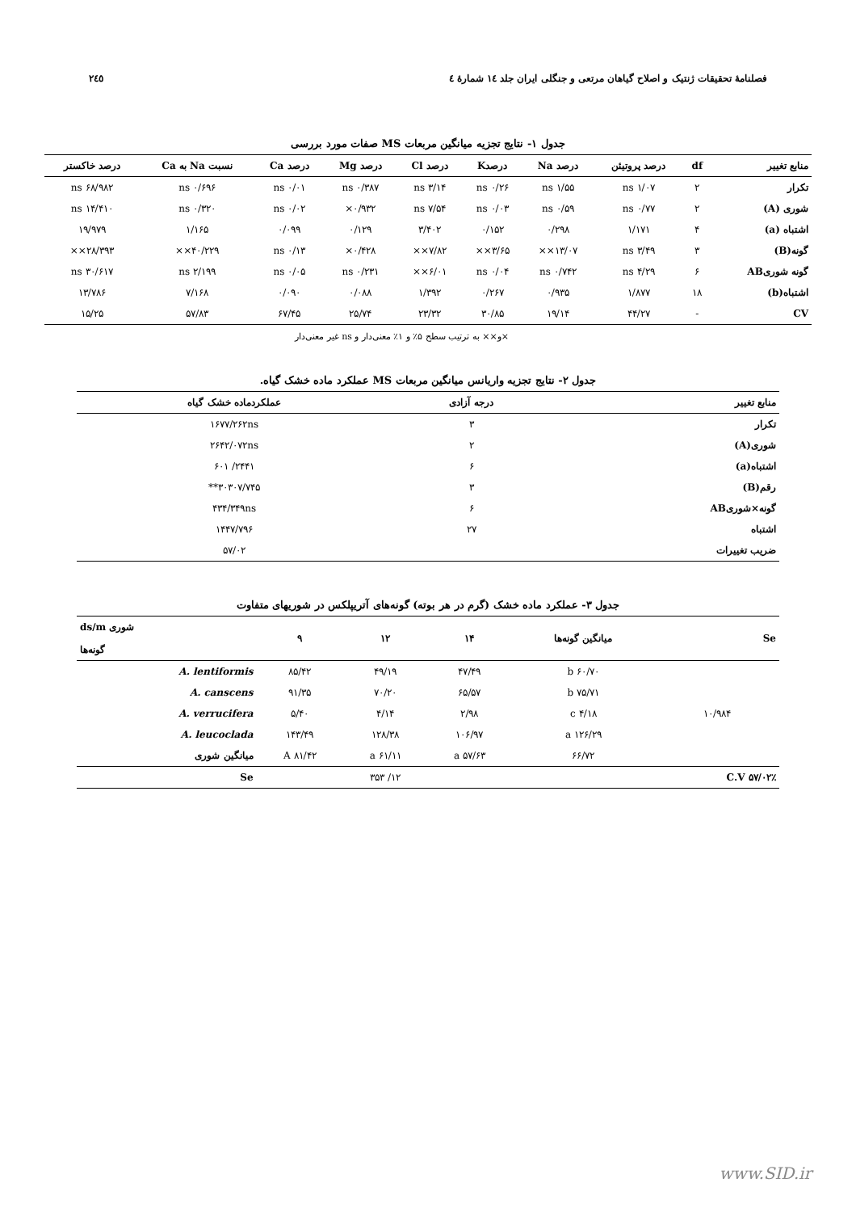فصلنامهٔ تحقیقات ژنتیک و اصلاح گیاهان مرتعی و جنگلی ایران جلد ۱٤ شمارهٔ ٤ ۲٤٥
جدول ۱- نتایج تجزیه میانگین مربعات MS صفات مورد بررسی
| منابع تغییر | df | درصد پروتیئن | درصد Na | درصدK | درصد Cl | درصد Mg | درصد Ca | نسبت Na به Ca | درصد خاکستر |
| --- | --- | --- | --- | --- | --- | --- | --- | --- | --- |
| تکرار | ۲ | ۱/۰۷ ns | ۱/۵۵ ns | ۰/۲۶ ns | ۳/۱۴ ns | ۰/۳۸۷ ns | ۰/۰۱ ns | ۰/۶۹۶ ns | ۶۸/۹۸۲ ns |
| شوری (A) | ۲ | ۰/۷۷ ns | ۰/۵۹ ns | ۰/۰۳ ns | ۷/۵۴ ns | ۰/۹۳۲× | ۰/۰۲ ns | ۰/۳۲۰ ns | ۱۴/۴۱۰ ns |
| اشتباه (a) | ۴ | ۱/۱۷۱ | ۰/۲۹۸ | ۰/۱۵۲ | ۳/۴۰۲ | ۰/۱۲۹ | ۰/۰۹۹ | ۱/۱۶۵ | ۱۹/۹۷۹ |
| گونه(B) | ۳ | ۳/۴۹ ns | ۱۳/۰۷×× | ۳/۶۵×× | ۷/۸۲×× | ۰/۴۲۸× | ۰/۱۳ ns | ۴۰/۲۲۹×× | ۲۸/۳۹۳×× |
| گونه شوریAB | ۶ | ۴/۲۹ ns | ۰/۷۴۲ ns | ۰/۰۴ ns | ۶/۰۱×× | ۰/۲۳۱ ns | ۰/۰۵ ns | ۲/۱۹۹ ns | ۳۰/۶۱۷ ns |
| اشتباه(b) | ۱۸ | ۱/۸۷۷ | ۰/۹۳۵ | ۰/۲۶۷ | ۱/۳۹۲ | ۰/۰۸۸ | ۰/۰۹۰ | ۷/۱۶۸ | ۱۳/۷۸۶ |
| CV | - | ۴۴/۲۷ | ۱۹/۱۴ | ۳۰/۸۵ | ۲۳/۳۲ | ۲۵/۷۴ | ۶۷/۴۵ | ۵۷/۸۳ | ۱۵/۲۵ |
×و×× به ترتیب سطح ۵٪ و ۱٪ معنی‌دار و ns غیر معنی‌دار
جدول ۲- نتایج تجزیه واریانس میانگین مربعات MS عملکرد ماده خشک گیاه.
| منابع تغییر | درجه آزادی | عملکردماده خشک گیاه |
| --- | --- | --- |
| تکرار | ۳ | ۱۶۷۷/۲۶۲ns |
| شوری(A) | ۲ | ۲۶۴۲/۰۷۲ns |
| اشتباه(a) | ۶ | ۲۴۴۱/ ۶۰۱ |
| رقم(B) | ۳ | ۳۰۳۰۷/۷۴۵** |
| گونه×شوریAB | ۶ | ۴۳۴/۳۴۹ns |
| اشتباه | ۲۷ | ۱۴۴۷/۷۹۶ |
| ضریب تغییرات | | ۵۷/۰۲ |
جدول ۳- عملکرد ماده خشک (گرم در هر بوته) گونه‌های آتریپلکس در شوریهای متفاوت
| Se | میانگین گونه‌ها | ۱۴ | ۱۲ | ۹ | شوری ds/m گونه‌ها |
| --- | --- | --- | --- | --- | --- |
| ۱۰/۹۸۴ | ۶۰/۷۰ b | ۴۷/۴۹ | ۴۹/۱۹ | ۸۵/۴۲ | A. lentiformis |
| | ۷۵/۷۱ b | ۶۵/۵۷ | ۷۰/۲۰ | ۹۱/۳۵ | A. canscens |
| | ۴/۱۸ c | ۲/۹۸ | ۴/۱۴ | ۵/۴۰ | A. verrucifera |
| | ۱۲۶/۲۹ a | ۱۰۶/۹۷ | ۱۲۸/۳۸ | ۱۴۳/۴۹ | A. leucoclada |
| | ۶۶/۷۲ | ۵۷/۶۳ a | ۶۱/۱۱ a | ۸۱/۴۲ A | میانگین شوری |
| ٪C.V ۵۷/۰۲ | | | ۱۲/ ۳۵۳ | | Se |
www.SID.ir